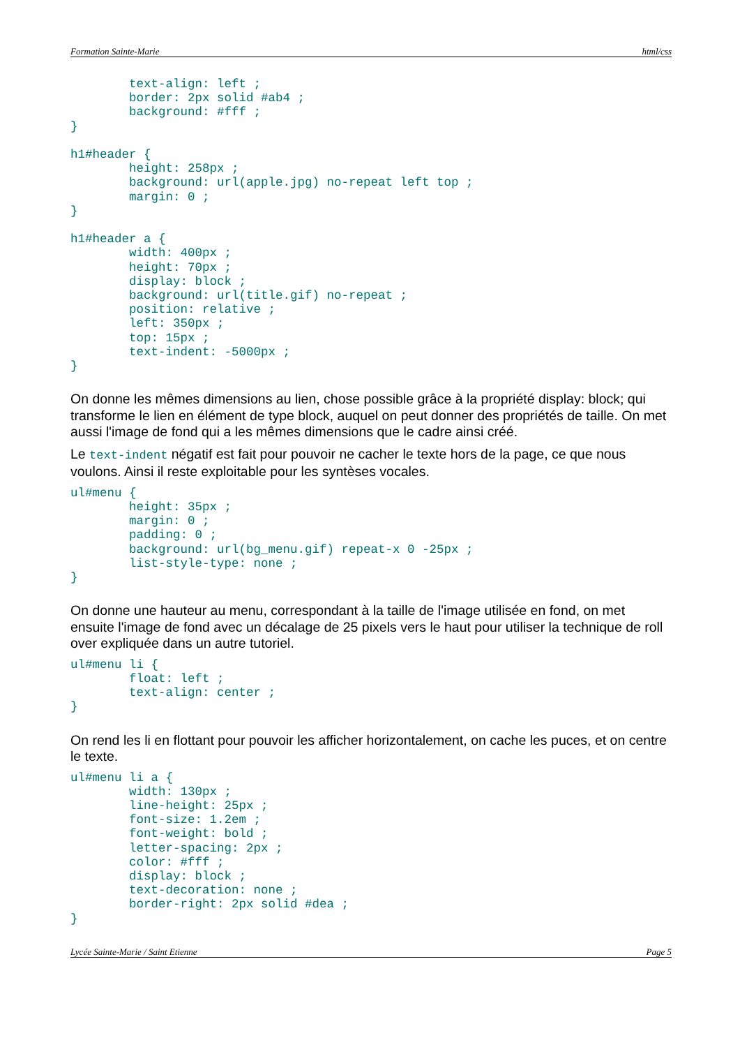Formation Sainte-Marie html/css
        text-align: left ;
        border: 2px solid #ab4 ;
        background: #fff ;
}

h1#header {
        height: 258px ;
        background: url(apple.jpg) no-repeat left top ;
        margin: 0 ;
}

h1#header a {
        width: 400px ;
        height: 70px ;
        display: block ;
        background: url(title.gif) no-repeat ;
        position: relative ;
        left: 350px ;
        top: 15px ;
        text-indent: -5000px ;
}
On donne les mêmes dimensions au lien, chose possible grâce à la propriété display: block; qui transforme le lien en élément de type block, auquel on peut donner des propriétés de taille. On met aussi l'image de fond qui a les mêmes dimensions que le cadre ainsi créé.
Le text-indent négatif est fait pour pouvoir ne cacher le texte hors de la page, ce que nous voulons. Ainsi il reste exploitable pour les syntèses vocales.
ul#menu {
        height: 35px ;
        margin: 0 ;
        padding: 0 ;
        background: url(bg_menu.gif) repeat-x 0 -25px ;
        list-style-type: none ;
}
On donne une hauteur au menu, correspondant à la taille de l'image utilisée en fond, on met ensuite l'image de fond avec un décalage de 25 pixels vers le haut pour utiliser la technique de roll over expliquée dans un autre tutoriel.
ul#menu li {
        float: left ;
        text-align: center ;
}
On rend les li en flottant pour pouvoir les afficher horizontalement, on cache les puces, et on centre le texte.
ul#menu li a {
        width: 130px ;
        line-height: 25px ;
        font-size: 1.2em ;
        font-weight: bold ;
        letter-spacing: 2px ;
        color: #fff ;
        display: block ;
        text-decoration: none ;
        border-right: 2px solid #dea ;
}
Lycée Sainte-Marie / Saint Etienne Page 5